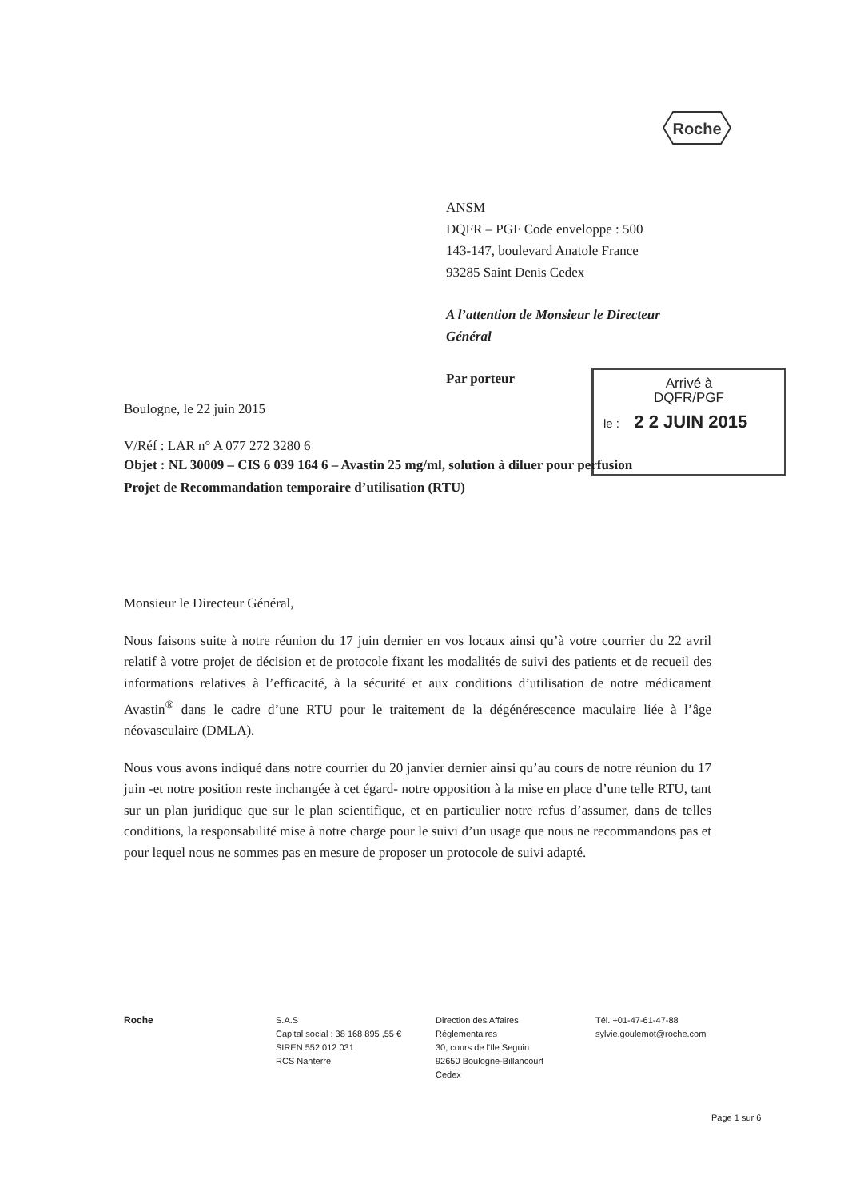Roche
ANSM
DQFR – PGF Code enveloppe : 500
143-147, boulevard Anatole France
93285 Saint Denis Cedex
A l’attention de Monsieur le Directeur
Général
Par porteur
Arrivé à
DQFR/PGF
le : 2 2 JUIN 2015
Boulogne, le 22 juin 2015
V/Réf : LAR n° A 077 272 3280 6
Objet : NL 30009 – CIS 6 039 164 6 – Avastin 25 mg/ml, solution à diluer pour perfusion
Projet de Recommandation temporaire d’utilisation (RTU)
Monsieur le Directeur Général,
Nous faisons suite à notre réunion du 17 juin dernier en vos locaux ainsi qu’à votre courrier du 22 avril relatif à votre projet de décision et de protocole fixant les modalités de suivi des patients et de recueil des informations relatives à l’efficacité, à la sécurité et aux conditions d’utilisation de notre médicament Avastin<sup>®</sup> dans le cadre d’une RTU pour le traitement de la dégénérescence maculaire liée à l’âge néovasculaire (DMLA).
Nous vous avons indiqué dans notre courrier du 20 janvier dernier ainsi qu’au cours de notre réunion du 17 juin -et notre position reste inchangée à cet égard- notre opposition à la mise en place d’une telle RTU, tant sur un plan juridique que sur le plan scientifique, et en particulier notre refus d’assumer, dans de telles conditions, la responsabilité mise à notre charge pour le suivi d’un usage que nous ne recommandons pas et pour lequel nous ne sommes pas en mesure de proposer un protocole de suivi adapté.
Roche S.A.S
Capital social : 38 168 895 ,55 €
SIREN 552 012 031
RCS Nanterre
Direction des Affaires
Réglementaires
30, cours de l'Ile Seguin
92650 Boulogne-Billancourt
Cedex
Tél. +01-47-61-47-88
sylvie.goulemot@roche.com
Page 1 sur 6